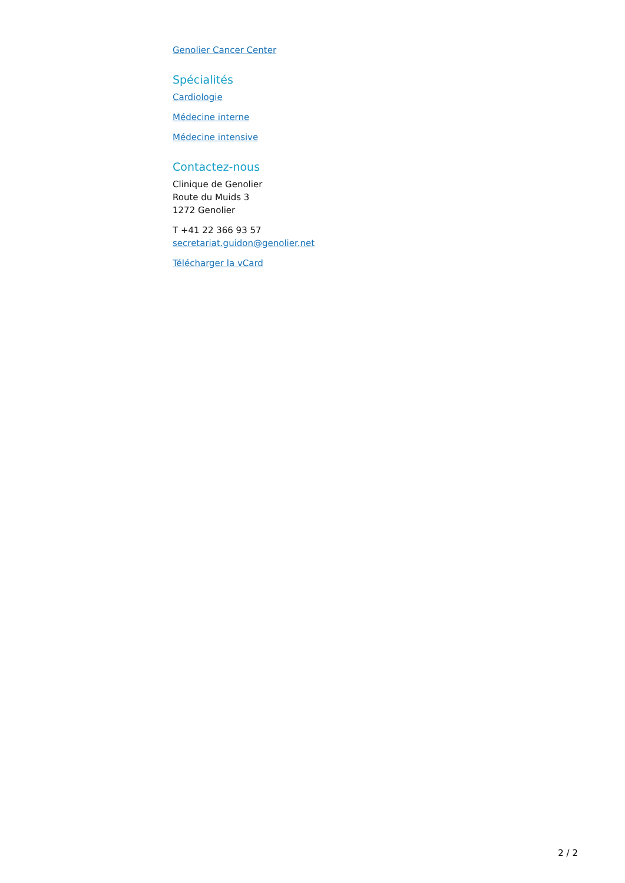Genolier Cancer Center
Spécialités
Cardiologie
Médecine interne
Médecine intensive
Contactez-nous
Clinique de Genolier
Route du Muids 3
1272 Genolier
T +41 22 366 93 57
secretariat.guidon@genolier.net
Télécharger la vCard
2 / 2